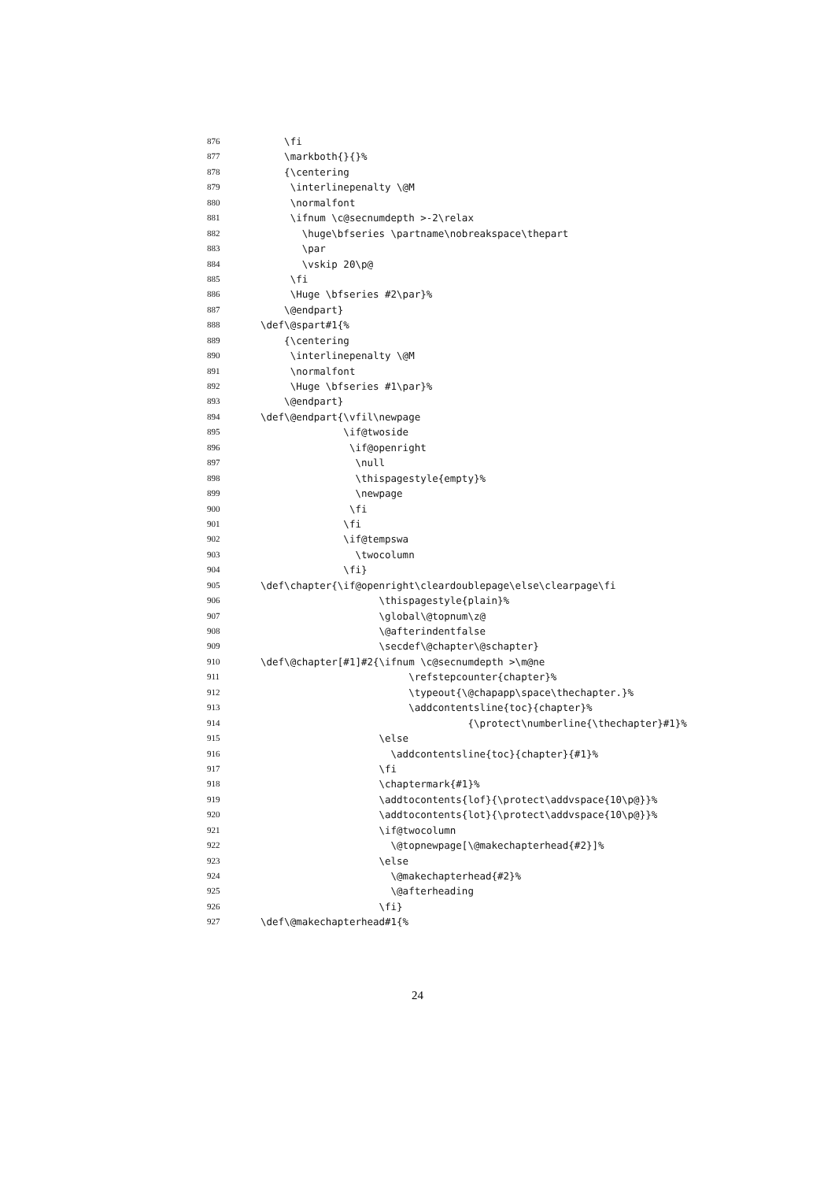876 \fi
877 \markboth{}{}%
878 {\centering
879 \interlinepenalty \@M
880 \normalfont
881 \ifnum \c@secnumdepth >-2\relax
882 \huge\bfseries \partname\nobreakspace\thepart
883 \par
884 \vskip 20\p@
885 \fi
886 \Huge \bfseries #2\par}%
887 \@endpart}
888 \def\@spart#1{%
889 {\centering
890 \interlinepenalty \@M
891 \normalfont
892 \Huge \bfseries #1\par}%
893 \@endpart}
894 \def\@endpart{\vfil\newpage
895 \if@twoside
896 \if@openright
897 \null
898 \thispagestyle{empty}%
899 \newpage
900 \fi
901 \fi
902 \if@tempswa
903 \twocolumn
904 \fi}
905 \def\chapter{\if@openright\cleardoublepage\else\clearpage\fi
906 \thispagestyle{plain}%
907 \global\@topnum\z@
908 \@afterindentfalse
909 \secdef\@chapter\@schapter}
910 \def\@chapter[#1]#2{\ifnum \c@secnumdepth >\m@ne
911 \refstepcounter{chapter}%
912 \typeout{\@chapapp\space\thechapter.}%
913 \addcontentsline{toc}{chapter}%
914 {\protect\numberline{\thechapter}#1}%
915 \else
916 \addcontentsline{toc}{chapter}{#1}%
917 \fi
918 \chaptermark{#1}%
919 \addtocontents{lof}{\protect\addvspace{10\p@}}%
920 \addtocontents{lot}{\protect\addvspace{10\p@}}%
921 \if@twocolumn
922 \@topnewpage[\@makechapterhead{#2}]%
923 \else
924 \@makechapterhead{#2}%
925 \@afterheading
926 \fi}
927 \def\@makechapterhead#1{%
24